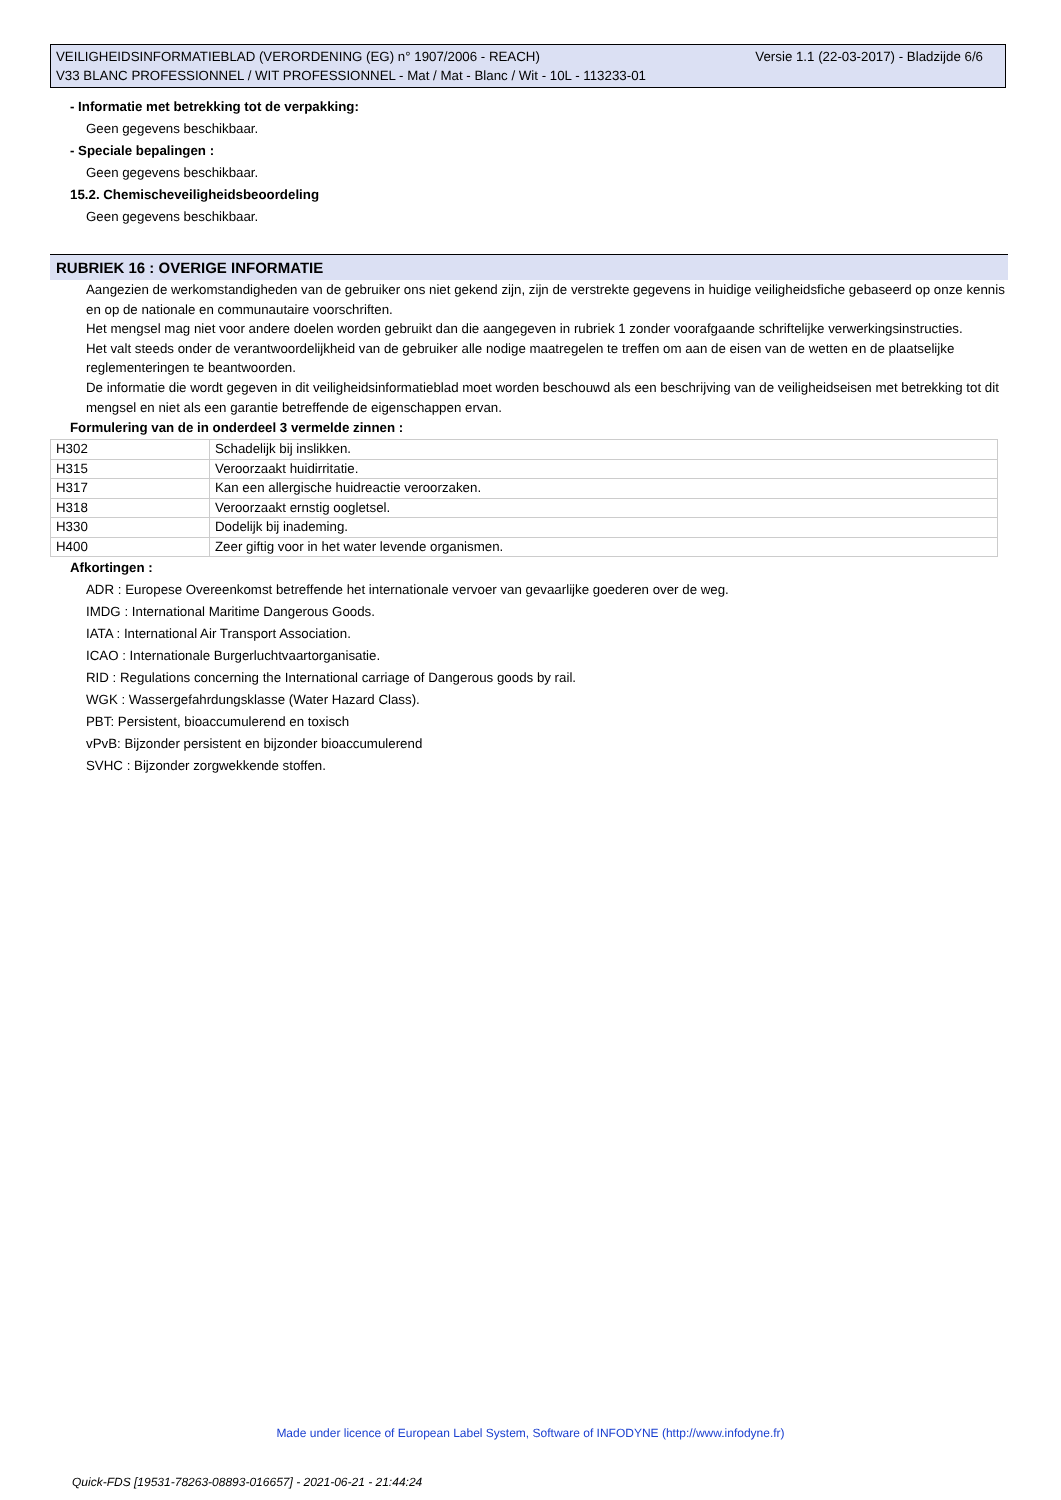Versie 1.1 (22-03-2017) - Bladzijde 6/6 VEILIGHEIDSINFORMATIEBLAD (VERORDENING (EG) n° 1907/2006 - REACH)
V33 BLANC PROFESSIONNEL / WIT PROFESSIONNEL - Mat / Mat - Blanc / Wit - 10L - 113233-01
- Informatie met betrekking tot de verpakking:
Geen gegevens beschikbaar.
- Speciale bepalingen :
Geen gegevens beschikbaar.
15.2. Chemischeveiligheidsbeoordeling
Geen gegevens beschikbaar.
RUBRIEK 16 : OVERIGE INFORMATIE
Aangezien de werkomstandigheden van de gebruiker ons niet gekend zijn, zijn de verstrekte gegevens in huidige veiligheidsfiche gebaseerd op onze kennis en op de nationale en communautaire voorschriften.
Het mengsel mag niet voor andere doelen worden gebruikt dan die aangegeven in rubriek 1 zonder voorafgaande schriftelijke verwerkingsinstructies.
Het valt steeds onder de verantwoordelijkheid van de gebruiker alle nodige maatregelen te treffen om aan de eisen van de wetten en de plaatselijke reglementeringen te beantwoorden.
De informatie die wordt gegeven in dit veiligheidsinformatieblad moet worden beschouwd als een beschrijving van de veiligheidseisen met betrekking tot dit mengsel en niet als een garantie betreffende de eigenschappen ervan.
Formulering van de in onderdeel 3 vermelde zinnen :
| H302 | Schadelijk bij inslikken. |
| H315 | Veroorzaakt huidirritatie. |
| H317 | Kan een allergische huidreactie veroorzaken. |
| H318 | Veroorzaakt ernstig oogletsel. |
| H330 | Dodelijk bij inademing. |
| H400 | Zeer giftig voor in het water levende organismen. |
Afkortingen :
ADR : Europese Overeenkomst betreffende het internationale vervoer van gevaarlijke goederen over de weg.
IMDG : International Maritime Dangerous Goods.
IATA : International Air Transport Association.
ICAO : Internationale Burgerluchtvaartorganisatie.
RID : Regulations concerning the International carriage of Dangerous goods by rail.
WGK : Wassergefahrdungsklasse (Water Hazard Class).
PBT: Persistent, bioaccumulerend en toxisch
vPvB: Bijzonder persistent en bijzonder bioaccumulerend
SVHC : Bijzonder zorgwekkende stoffen.
Made under licence of European Label System, Software of INFODYNE (http://www.infodyne.fr)
Quick-FDS [19531-78263-08893-016657] - 2021-06-21 - 21:44:24